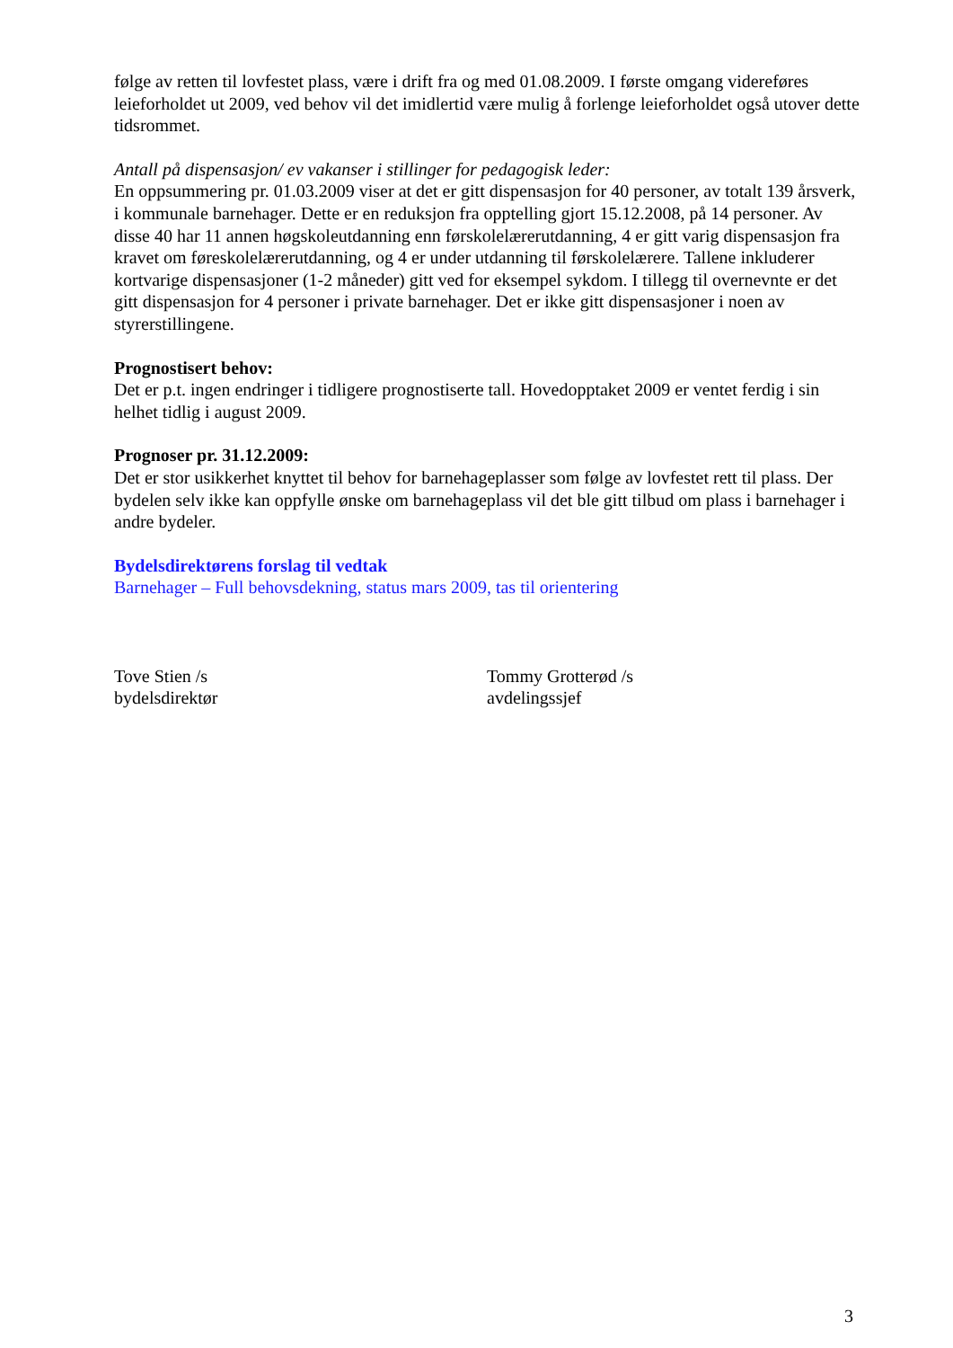følge av retten til lovfestet plass, være i drift fra og med 01.08.2009. I første omgang videreføres leieforholdet ut 2009, ved behov vil det imidlertid være mulig å forlenge leieforholdet også utover dette tidsrommet.
Antall på dispensasjon/ ev vakanser i stillinger for pedagogisk leder:
En oppsummering pr. 01.03.2009 viser at det er gitt dispensasjon for 40 personer, av totalt 139 årsverk, i kommunale barnehager. Dette er en reduksjon fra opptelling gjort 15.12.2008, på 14 personer. Av disse 40 har 11 annen høgskoleutdanning enn førskolelærerutdanning, 4 er gitt varig dispensasjon fra kravet om føreskolelærerutdanning, og 4 er under utdanning til førskolelærere. Tallene inkluderer kortvarige dispensasjoner (1-2 måneder) gitt ved for eksempel sykdom. I tillegg til overnevnte er det gitt dispensasjon for 4 personer i private barnehager. Det er ikke gitt dispensasjoner i noen av styrerstillingene.
Prognostisert behov:
Det er p.t. ingen endringer i tidligere prognostiserte tall. Hovedopptaket 2009 er ventet ferdig i sin helhet tidlig i august 2009.
Prognoser pr. 31.12.2009:
Det er stor usikkerhet knyttet til behov for barnehageplasser som følge av lovfestet rett til plass. Der bydelen selv ikke kan oppfylle ønske om barnehageplass vil det ble gitt tilbud om plass i barnehager i andre bydeler.
Bydelsdirektørens forslag til vedtak
Barnehager – Full behovsdekning, status mars 2009, tas til orientering
Tove Stien /s
bydelsdirektør
Tommy Grotterød /s
avdelingssjef
3